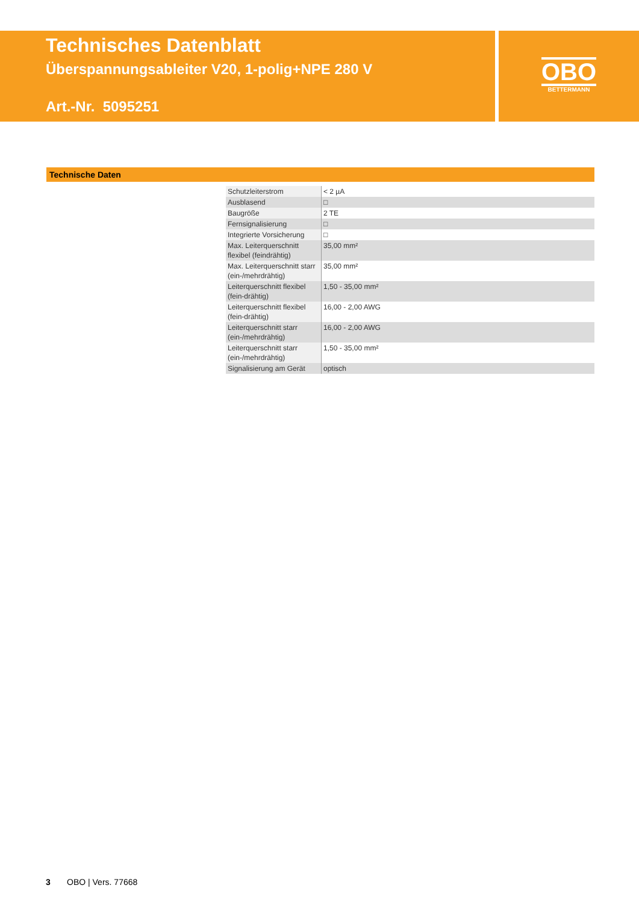Technisches Datenblatt
Überspannungsableiter V20, 1-polig+NPE 280 V
Art.-Nr. 5095251
OBO
BETTERMANN
Technische Daten
| Schutzleiterstrom | < 2 µA |
| Ausblasend | □ |
| Baugröße | 2 TE |
| Fernsignalisierung | □ |
| Integrierte Vorsicherung | □ |
| Max. Leiterquerschnitt flexibel (feindrähtig) | 35,00 mm² |
| Max. Leiterquerschnitt starr (ein-/mehrdrähtig) | 35,00 mm² |
| Leiterquerschnitt flexibel (fein-drähtig) | 1,50 - 35,00 mm² |
| Leiterquerschnitt flexibel (fein-drähtig) | 16,00 - 2,00 AWG |
| Leiterquerschnitt starr (ein-/mehrdrähtig) | 16,00 - 2,00 AWG |
| Leiterquerschnitt starr (ein-/mehrdrähtig) | 1,50 - 35,00 mm² |
| Signalisierung am Gerät | optisch |
3 OBO | Vers. 77668